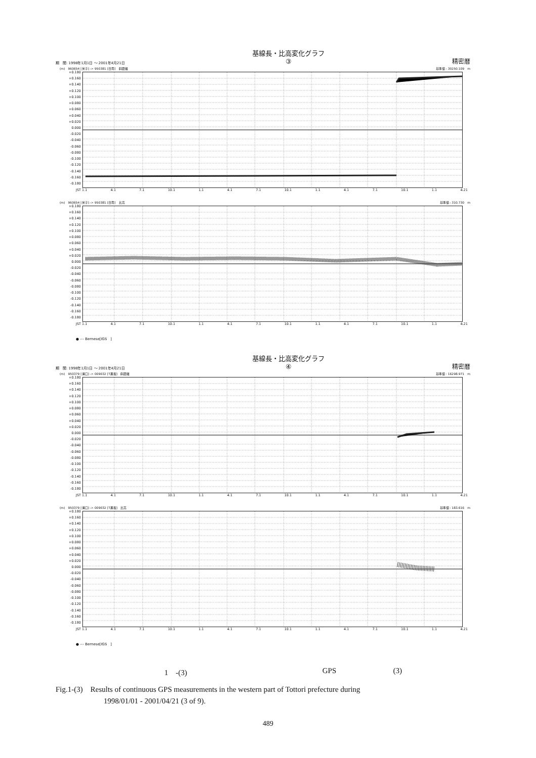期　間: 1998年1月1日 ～ 2001年4月21日 基線長・比高変化グラフ
③ 精密暦
(m)　960654 [米子] -> 950381 [日南]　斜距離 基準値 : 30250.109　m
+0.180
+0.160
+0.140
+0.120
+0.100
+0.080
+0.060
+0.040
+0.020
0.000
-0.020
-0.040
-0.060
-0.080
-0.100
-0.120
-0.140
-0.160
-0.180
JST 1.1 4.1 7.1 10.1 1.1 4.1 7.1 10.1 1.1 4.1 7.1 10.1 1.1 4.21
(m)　960654 [米子] -> 950381 [日南]　比高 基準値 : 310.730　m
+0.180
+0.160
+0.140
+0.120
+0.100
+0.080
+0.060
+0.040
+0.020
0.000
-0.020
-0.040
-0.060
-0.080
-0.100
-0.120
-0.140
-0.160
-0.180
JST 1.1 4.1 7.1 10.1 1.1 4.1 7.1 10.1 1.1 4.1 7.1 10.1 1.1 4.21
● --- Bernese[IGS　]
期　間: 1998年1月1日 ～ 2001年4月21日 基線長・比高変化グラフ
④ 精密暦
(m)　950379 [溝口] -> 009032 [T黒坂]　斜距離 基準値 : 16298.971　m
+0.180
+0.160
+0.140
+0.120
+0.100
+0.080
+0.060
+0.040
+0.020
0.000
-0.020
-0.040
-0.060
-0.080
-0.100
-0.120
-0.140
-0.160
-0.180
JST 1.1 4.1 7.1 10.1 1.1 4.1 7.1 10.1 1.1 4.1 7.1 10.1 1.1 4.21
(m)　950379 [溝口] -> 009032 [T黒坂]　比高 基準値 : 183.616　m
+0.180
+0.160
+0.140
+0.120
+0.100
+0.080
+0.060
+0.040
+0.020
0.000
-0.020
-0.040
-0.060
-0.080
-0.100
-0.120
-0.140
-0.160
-0.180
JST 1.1 4.1 7.1 10.1 1.1 4.1 7.1 10.1 1.1 4.1 7.1 10.1 1.1 4.21
● --- Bernese[IGS　]
1　-(3) GPS (3)
Fig.1-(3)　Results of continuous GPS measurements in the western part of Tottori prefecture during
1998/01/01 - 2001/04/21 (3 of 9).
489